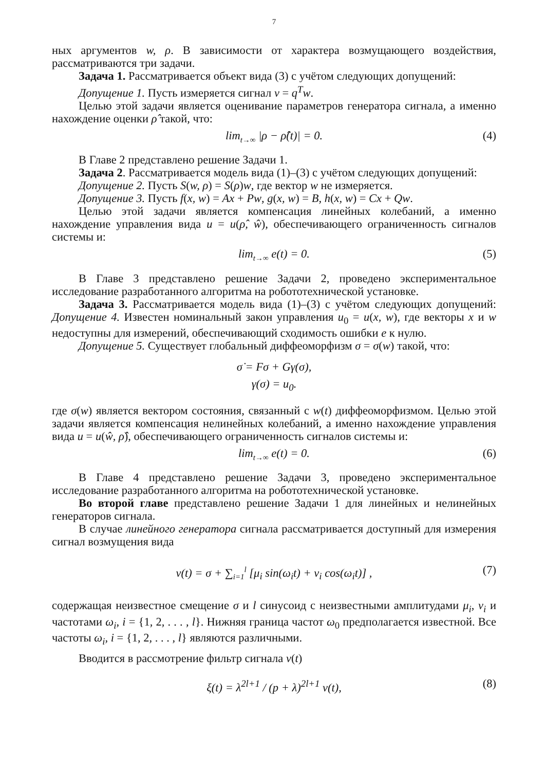7
ных аргументов w, ρ. В зависимости от характера возмущающего воздействия, рассматриваются три задачи.
Задача 1. Рассматривается объект вида (3) с учётом следующих допущений:
Допущение 1. Пусть измеряется сигнал v = q<sup>T</sup>w.
Целью этой задачи является оценивание параметров генератора сигнала, а именно нахождение оценки ρ̂ такой, что:
lim<sub>t→∞</sub> |ρ − ρ̂(t)| = 0. (4)
В Главе 2 представлено решение Задачи 1.
Задача 2. Рассматривается модель вида (1)–(3) с учётом следующих допущений:
Допущение 2. Пусть S(w, ρ) = S(ρ)w, где вектор w не измеряется.
Допущение 3. Пусть f(x, w) = Ax + Pw, g(x, w) = B, h(x, w) = Cx + Qw.
Целью этой задачи является компенсация линейных колебаний, а именно нахождение управления вида u = u(ρ̂, ŵ), обеспечивающего ограниченность сигналов системы и:
lim<sub>t→∞</sub> e(t) = 0. (5)
В Главе 3 представлено решение Задачи 2, проведено экспериментальное исследование разработанного алгоритма на робототехнической установке.
Задача 3. Рассматривается модель вида (1)–(3) с учётом следующих допущений: Допущение 4. Известен номинальный закон управления u<sub>0</sub> = u(x, w), где векторы x и w недоступны для измерений, обеспечивающий сходимость ошибки e к нулю.
Допущение 5. Существует глобальный диффеоморфизм σ = σ(w) такой, что:
σ̇ = Fσ + Gγ(σ),
γ(σ) = u<sub>0</sub>.
где σ(w) является вектором состояния, связанный с w(t) диффеоморфизмом. Целью этой задачи является компенсация нелинейных колебаний, а именно нахождение управления вида u = u(ŵ, ρ̂), обеспечивающего ограниченность сигналов системы и:
lim<sub>t→∞</sub> e(t) = 0. (6)
В Главе 4 представлено решение Задачи 3, проведено экспериментальное исследование разработанного алгоритма на робототехнической установке.
Во второй главе представлено решение Задачи 1 для линейных и нелинейных генераторов сигнала.
В случае линейного генератора сигнала рассматривается доступный для измерения сигнал возмущения вида
v(t) = σ + ∑<sub>i=1</sub><sup>l</sup> [μ<sub>i</sub> sin(ω<sub>i</sub>t) + ν<sub>i</sub> cos(ω<sub>i</sub>t)] , (7)
содержащая неизвестное смещение σ и l синусоид с неизвестными амплитудами μ<sub>i</sub>, ν<sub>i</sub> и частотами ω<sub>i</sub>, i = {1, 2, . . . , l}. Нижняя граница частот ω<sub>0</sub> предполагается известной. Все частоты ω<sub>i</sub>, i = {1, 2, . . . , l} являются различными.
Вводится в рассмотрение фильтр сигнала v(t)
ξ(t) = λ<sup>2l+1</sup> / (p + λ)<sup>2l+1</sup> v(t), (8)